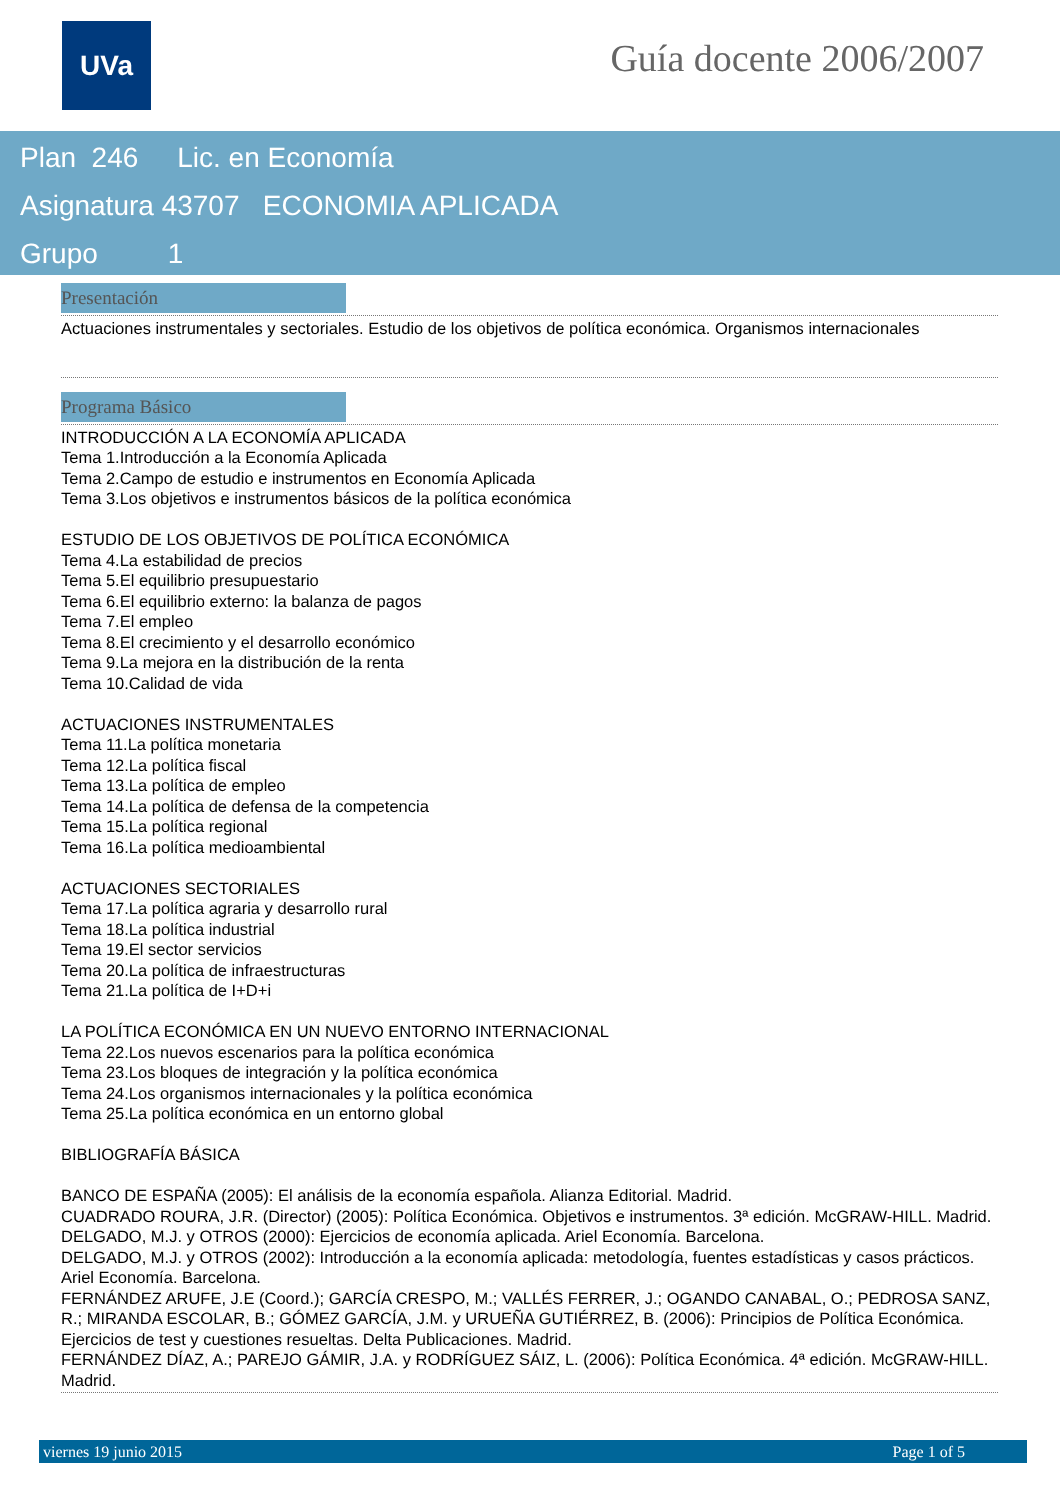UVa Guía docente 2006/2007
Plan 246 Lic. en Economía
Asignatura 43707 ECONOMIA APLICADA
Grupo 1
Presentación
Actuaciones instrumentales y sectoriales. Estudio de los objetivos de política económica. Organismos internacionales
Programa Básico
INTRODUCCIÓN A LA ECONOMÍA APLICADA
Tema 1.Introducción a la Economía Aplicada
Tema 2.Campo de estudio e instrumentos en Economía Aplicada
Tema 3.Los objetivos e instrumentos básicos de la política económica
ESTUDIO DE LOS OBJETIVOS DE POLÍTICA ECONÓMICA
Tema 4.La estabilidad de precios
Tema 5.El equilibrio presupuestario
Tema 6.El equilibrio externo: la balanza de pagos
Tema 7.El empleo
Tema 8.El crecimiento y el desarrollo económico
Tema 9.La mejora en la distribución de la renta
Tema 10.Calidad de vida
ACTUACIONES INSTRUMENTALES
Tema 11.La política monetaria
Tema 12.La política fiscal
Tema 13.La política de empleo
Tema 14.La política de defensa de la competencia
Tema 15.La política regional
Tema 16.La política medioambiental
ACTUACIONES SECTORIALES
Tema 17.La política agraria y desarrollo rural
Tema 18.La política industrial
Tema 19.El sector servicios
Tema 20.La política de infraestructuras
Tema 21.La política de I+D+i
LA POLÍTICA ECONÓMICA EN UN NUEVO ENTORNO INTERNACIONAL
Tema 22.Los nuevos escenarios para la política económica
Tema 23.Los bloques de integración y la política económica
Tema 24.Los organismos internacionales y la política económica
Tema 25.La política económica en un entorno global
BIBLIOGRAFÍA BÁSICA
BANCO DE ESPAÑA (2005): El análisis de la economía española. Alianza Editorial. Madrid.
CUADRADO ROURA, J.R. (Director) (2005): Política Económica. Objetivos e instrumentos. 3ª edición. McGRAW-HILL. Madrid.
DELGADO, M.J. y OTROS (2000): Ejercicios de economía aplicada. Ariel Economía. Barcelona.
DELGADO, M.J. y OTROS (2002): Introducción a la economía aplicada: metodología, fuentes estadísticas y casos prácticos. Ariel Economía. Barcelona.
FERNÁNDEZ ARUFE, J.E (Coord.); GARCÍA CRESPO, M.; VALLÉS FERRER, J.; OGANDO CANABAL, O.; PEDROSA SANZ, R.; MIRANDA ESCOLAR, B.; GÓMEZ GARCÍA, J.M. y URUEÑA GUTIÉRREZ, B. (2006): Principios de Política Económica. Ejercicios de test y cuestiones resueltas. Delta Publicaciones. Madrid.
FERNÁNDEZ DÍAZ, A.; PAREJO GÁMIR, J.A. y RODRÍGUEZ SÁIZ, L. (2006): Política Económica. 4ª edición. McGRAW-HILL. Madrid.
viernes 19 junio 2015 Page 1 of 5